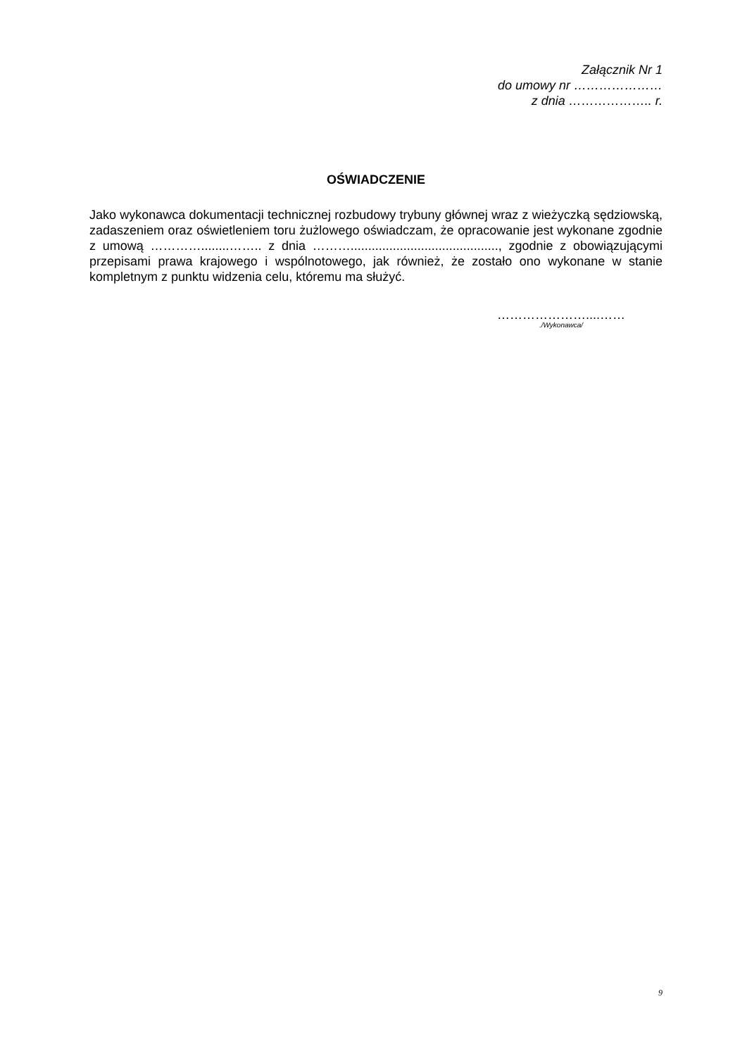Załącznik Nr 1
do umowy nr …………………
z dnia ……………….. r.
OŚWIADCZENIE
Jako wykonawca dokumentacji technicznej rozbudowy trybuny głównej wraz z wieżyczką sędziowską, zadaszeniem oraz oświetleniem toru żużlowego oświadczam, że opracowanie jest wykonane zgodnie z umową …………........…….. z dnia ……….........................................., zgodnie z obowiązującymi przepisami prawa krajowego i wspólnotowego, jak również, że zostało ono wykonane w stanie kompletnym z punktu widzenia celu, któremu ma służyć.
…………………....……./Wykonawca/
9